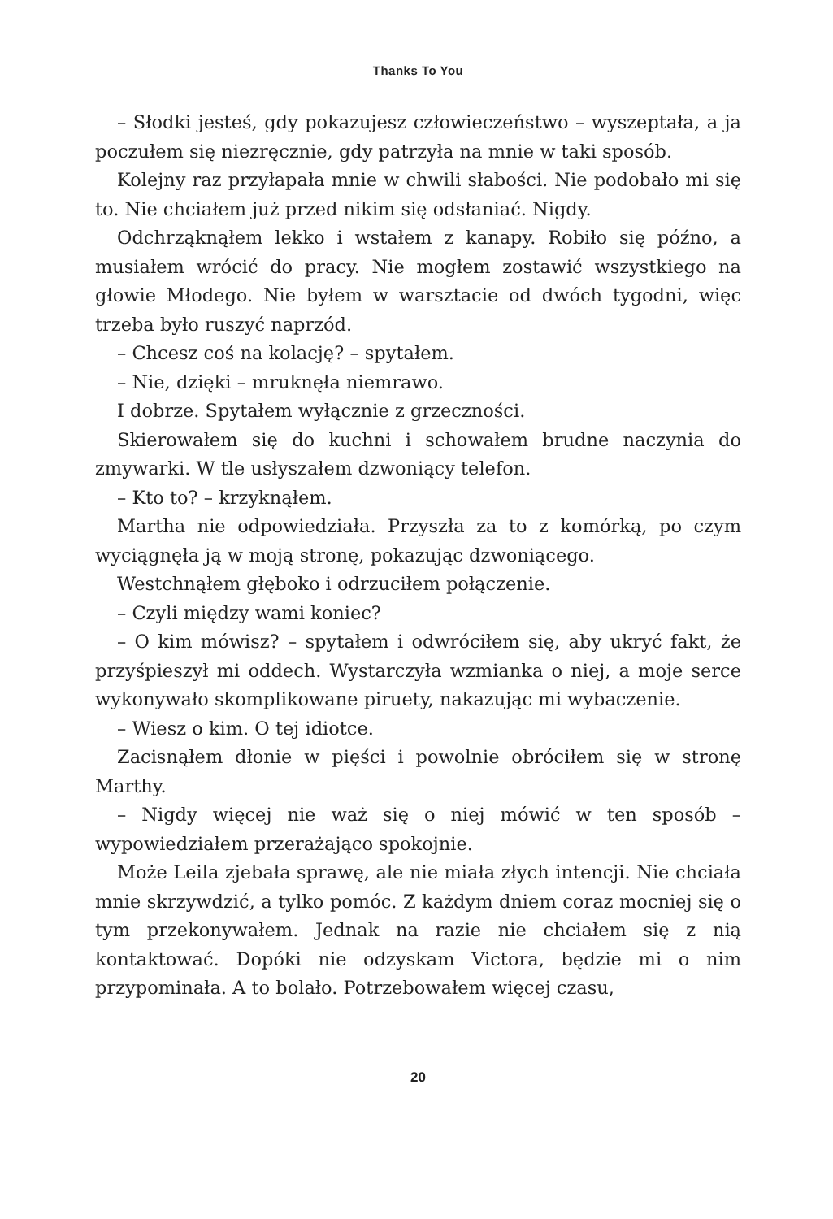Thanks To You
– Słodki jesteś, gdy pokazujesz człowieczeństwo – wyszeptała, a ja poczułem się niezręcznie, gdy patrzyła na mnie w taki sposób.
Kolejny raz przyłapała mnie w chwili słabości. Nie podobało mi się to. Nie chciałem już przed nikim się odsłaniać. Nigdy.
Odchrząknąłem lekko i wstałem z kanapy. Robiło się późno, a musiałem wrócić do pracy. Nie mogłem zostawić wszystkiego na głowie Młodego. Nie byłem w warsztacie od dwóch tygodni, więc trzeba było ruszyć naprzód.
– Chcesz coś na kolację? – spytałem.
– Nie, dzięki – mruknęła niemrawo.
I dobrze. Spytałem wyłącznie z grzeczności.
Skierowałem się do kuchni i schowałem brudne naczynia do zmywarki. W tle usłyszałem dzwoniący telefon.
– Kto to? – krzyknąłem.
Martha nie odpowiedziała. Przyszła za to z komórką, po czym wyciągnęła ją w moją stronę, pokazując dzwoniącego.
Westchnąłem głęboko i odrzuciłem połączenie.
– Czyli między wami koniec?
– O kim mówisz? – spytałem i odwróciłem się, aby ukryć fakt, że przyśpieszył mi oddech. Wystarczyła wzmianka o niej, a moje serce wykonywało skomplikowane piruety, nakazując mi wybaczenie.
– Wiesz o kim. O tej idiotce.
Zacisnąłem dłonie w pięści i powolnie obróciłem się w stronę Marthy.
– Nigdy więcej nie waż się o niej mówić w ten sposób – wypowiedziałem przerażająco spokojnie.
Może Leila zjebała sprawę, ale nie miała złych intencji. Nie chciała mnie skrzywdzić, a tylko pomóc. Z każdym dniem coraz mocniej się o tym przekonywałem. Jednak na razie nie chciałem się z nią kontaktować. Dopóki nie odzyskam Victora, będzie mi o nim przypominała. A to bolało. Potrzebowałem więcej czasu,
20